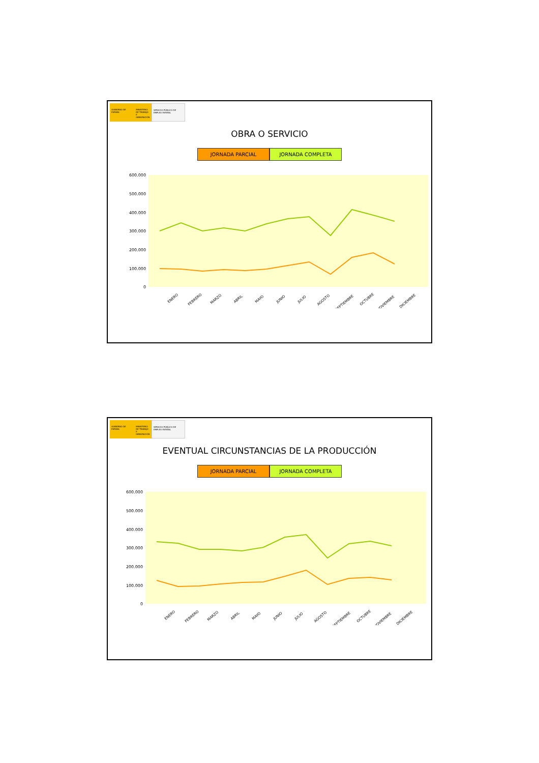GOBIERNO DE ESPAÑA MINISTERIO DE TRABAJO E INMIGRACIÓN
SERVICIO PÚBLICO DE EMPLEO ESTATAL
OBRA O SERVICIO
JORNADA PARCIAL JORNADA COMPLETA
600.000
500.000
400.000
300.000
200.000
100.000
0
ENERO
FEBRERO
MARZO
ABRIL
MAYO
JUNIO
JULIO
AGOSTO
SEPTIEMBRE
OCTUBRE
NOVIEMBRE
DICIEMBRE
GOBIERNO DE ESPAÑA MINISTERIO DE TRABAJO E INMIGRACIÓN
SERVICIO PÚBLICO DE EMPLEO ESTATAL
EVENTUAL CIRCUNSTANCIAS DE LA PRODUCCIÓN
JORNADA PARCIAL JORNADA COMPLETA
600.000
500.000
400.000
300.000
200.000
100.000
0
ENERO
FEBRERO
MARZO
ABRIL
MAYO
JUNIO
JULIO
AGOSTO
SEPTIEMBRE
OCTUBRE
NOVIEMBRE
DICIEMBRE